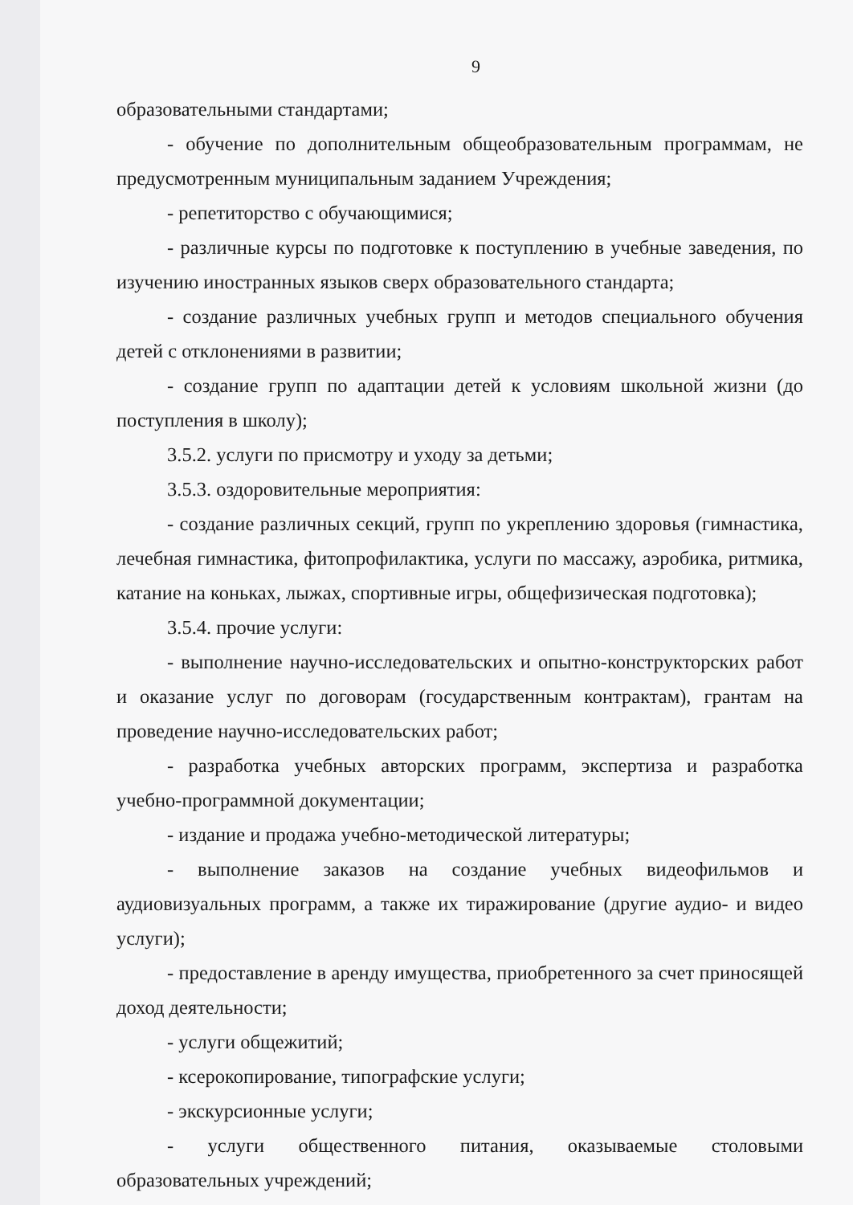9
образовательными стандартами;
- обучение по дополнительным общеобразовательным программам, не предусмотренным муниципальным заданием Учреждения;
- репетиторство с обучающимися;
- различные курсы по подготовке к поступлению в учебные заведения, по изучению иностранных языков сверх образовательного стандарта;
- создание различных учебных групп и методов специального обучения детей с отклонениями в развитии;
- создание групп по адаптации детей к условиям школьной жизни (до поступления в школу);
3.5.2. услуги по присмотру и уходу за детьми;
3.5.3. оздоровительные мероприятия:
- создание различных секций, групп по укреплению здоровья (гимнастика, лечебная гимнастика, фитопрофилактика, услуги по массажу, аэробика, ритмика, катание на коньках, лыжах, спортивные игры, общефизическая подготовка);
3.5.4. прочие услуги:
- выполнение научно-исследовательских и опытно-конструкторских работ и оказание услуг по договорам (государственным контрактам), грантам на проведение научно-исследовательских работ;
- разработка учебных авторских программ, экспертиза и разработка учебно-программной документации;
- издание и продажа учебно-методической литературы;
- выполнение заказов на создание учебных видеофильмов и аудиовизуальных программ, а также их тиражирование (другие аудио- и видео услуги);
- предоставление в аренду имущества, приобретенного за счет приносящей доход деятельности;
- услуги общежитий;
- ксерокопирование, типографские услуги;
- экскурсионные услуги;
- услуги общественного питания, оказываемые столовыми образовательных учреждений;